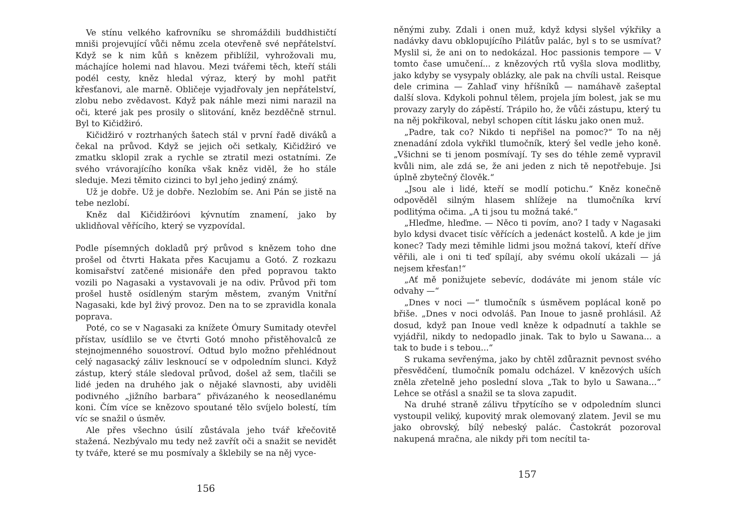Ve stínu velkého kafrovníku se shromáždili buddhističtí mniši projevující vůči němu zcela otevřeně své nepřátelství. Když se k nim kůň s knězem přiblížil, vyhrožovali mu, máchajíce holemi nad hlavou. Mezi tvářemi těch, kteří stáli podél cesty, kněz hledal výraz, který by mohl patřit křesťanovi, ale marně. Obličeje vyjadřovaly jen nepřátelství, zlobu nebo zvědavost. Když pak náhle mezi nimi narazil na oči, které jak pes prosily o slitování, kněz bezděčně strnul. Byl to Kičidžiró.
Kičidžiró v roztrhaných šatech stál v první řadě diváků a čekal na průvod. Když se jejich oči setkaly, Kičidžiró ve zmatku sklopil zrak a rychle se ztratil mezi ostatními. Ze svého vrávorajícího koníka však kněz viděl, že ho stále sleduje. Mezi těmito cizinci to byl jeho jediný známý.
Už je dobře. Už je dobře. Nezlobím se. Ani Pán se jistě na tebe nezlobí.
Kněz dal Kičidžiróovi kývnutím znamení, jako by uklidňoval věřícího, který se vyzpovídal.
Podle písemných dokladů prý průvod s knězem toho dne prošel od čtvrti Hakata přes Kacujamu a Gotó. Z rozkazu komisařství zatčené misionáře den před popravou takto vozili po Nagasaki a vystavovali je na odiv. Průvod při tom prošel hustě osídleným starým městem, zvaným Vnitřní Nagasaki, kde byl živý provoz. Den na to se zpravidla konala poprava.
Poté, co se v Nagasaki za knížete Ómury Sumitady otevřel přístav, usídlilo se ve čtvrti Gotó mnoho přistěhovalců ze stejnojmenného souostroví. Odtud bylo možno přehlédnout celý nagasacký záliv lesknoucí se v odpoledním slunci. Když zástup, který stále sledoval průvod, došel až sem, tlačili se lidé jeden na druhého jak o nějaké slavnosti, aby uviděli podivného „jižního barbara“ přivázaného k neosedlanému koni. Čím více se knězovo spoutané tělo svíjelo bolestí, tím víc se snažil o úsměv.
Ale přes všechno úsilí zůstávala jeho tvář křečovitě stažená. Nezbývalo mu tedy než zavřít oči a snažit se nevidět ty tváře, které se mu posmívaly a šklebily se na něj vyce-
156
něnými zuby. Zdali i onen muž, když kdysi slyšel výkřiky a nadávky davu obklopujícího Pilátův palác, byl s to se usmívat? Myslil si, že ani on to nedokázal. Hoc passionis tempore — V tomto čase umučení... z knězových rtů vyšla slova modlitby, jako kdyby se vysypaly oblázky, ale pak na chvíli ustal. Reisque dele crimina — Zahlaď viny hříšníků — namáhavě zašeptal další slova. Kdykoli pohnul tělem, projela jím bolest, jak se mu provazy zaryly do zápěstí. Trápilo ho, že vůči zástupu, který tu na něj pokřikoval, nebyl schopen cítit lásku jako onen muž.
„Padre, tak co? Nikdo ti nepřišel na pomoc?“ To na něj znenadání zdola vykřikl tlumočník, který šel vedle jeho koně. „Všichni se ti jenom posmívají. Ty ses do téhle země vypravil kvůli nim, ale zdá se, že ani jeden z nich tě nepotřebuje. Jsi úplně zbytečný člověk.“
„Jsou ale i lidé, kteří se modlí potichu.“ Kněz konečně odpověděl silným hlasem shlížeje na tlumočníka krví podlitýma očima. „A ti jsou tu možná také.“
„Hleďme, hleďme. — Něco ti povím, ano? I tady v Nagasaki bylo kdysi dvacet tisíc věřících a jedenáct kostelů. A kde je jim konec? Tady mezi těmihle lidmi jsou možná takoví, kteří dříve věřili, ale i oni ti teď spílají, aby svému okolí ukázali — já nejsem křesťan!“
„Ať mě ponižujete sebevíc, dodáváte mi jenom stále víc odvahy —“
„Dnes v noci —“ tlumočník s úsměvem poplácal koně po břiše. „Dnes v noci odvoláš. Pan Inoue to jasně prohlásil. Až dosud, když pan Inoue vedl kněze k odpadnutí a takhle se vyjádřil, nikdy to nedopadlo jinak. Tak to bylo u Sawana... a tak to bude i s tebou...“
S rukama sevřenýma, jako by chtěl zdůraznit pevnost svého přesvědčení, tlumočník pomalu odcházel. V knězových uších zněla zřetelně jeho poslední slova „Tak to bylo u Sawana...“ Lehce se otřásl a snažil se ta slova zapudit.
Na druhé straně zálivu třpytícího se v odpoledním slunci vystoupil veliký, kupovitý mrak olemovaný zlatem. Jevil se mu jako obrovský, bílý nebeský palác. Častokrát pozoroval nakupená mračna, ale nikdy při tom necítil ta-
157